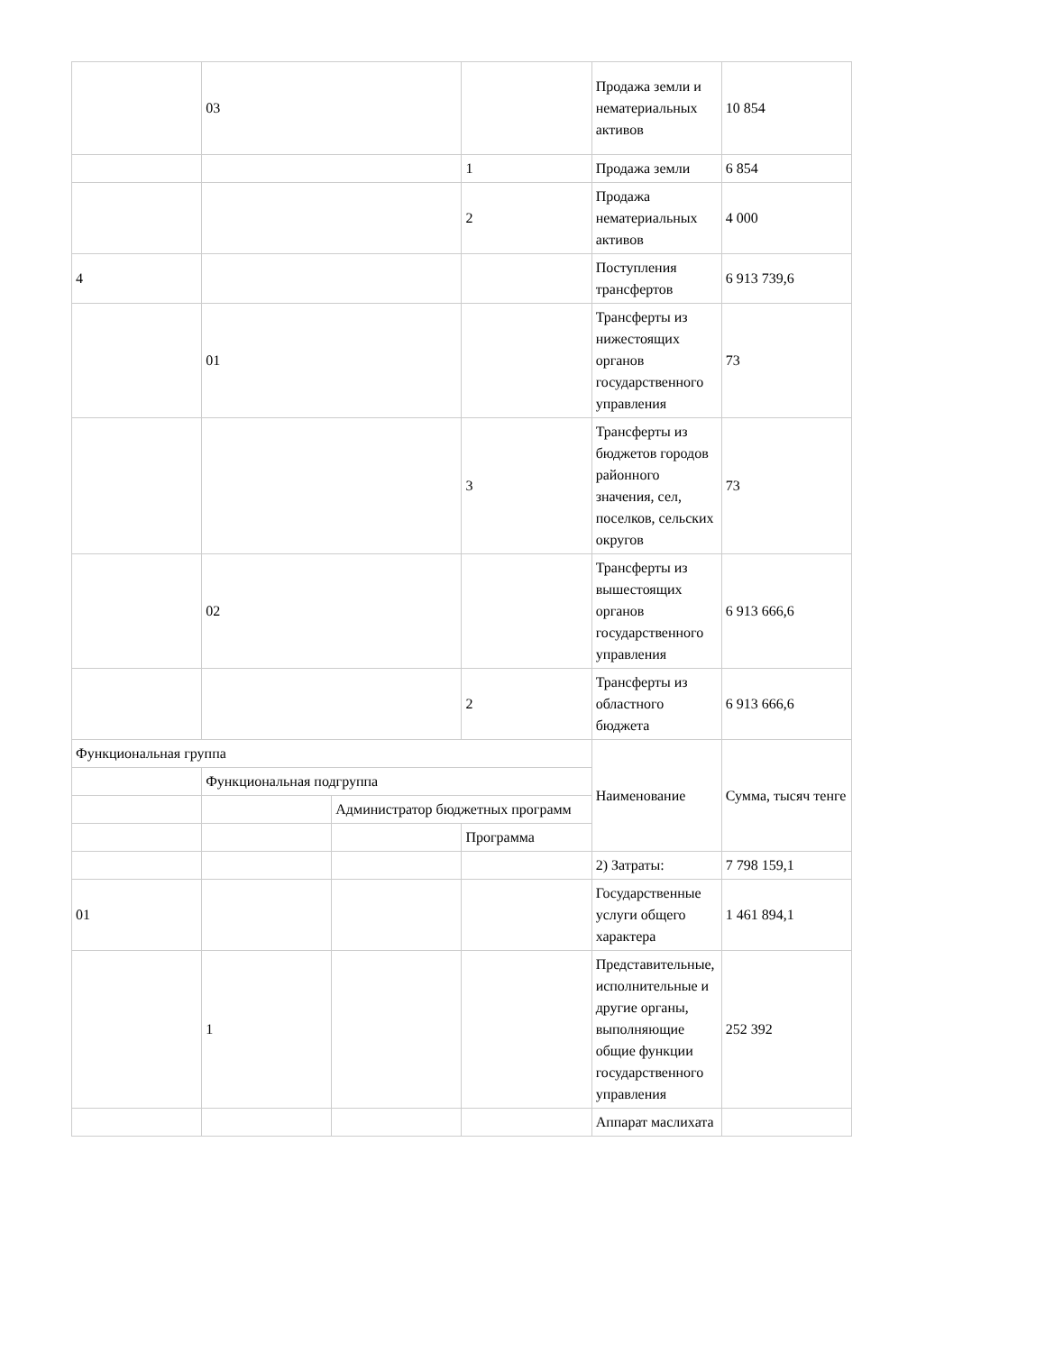| | 03 | | | Продажа земли и нематериальных активов | 10 854 |
| | | | 1 | Продажа земли | 6 854 |
| | | | 2 | Продажа нематериальных активов | 4 000 |
| 4 | | | | Поступления трансфертов | 6 913 739,6 |
| | 01 | | | Трансферты из нижестоящих органов государственного управления | 73 |
| | | | 3 | Трансферты из бюджетов городов районного значения, сел, поселков, сельских округов | 73 |
| | 02 | | | Трансферты из вышестоящих органов государственного управления | 6 913 666,6 |
| | | | 2 | Трансферты из областного бюджета | 6 913 666,6 |
| Функциональная группа | | | | Наименование | Сумма, тысяч тенге |
| | Функциональная подгруппа | | | | |
| | | Администратор бюджетных программ | | | |
| | | | Программа | | |
| | | | | 2) Затраты: | 7 798 159,1 |
| 01 | | | | Государственные услуги общего характера | 1 461 894,1 |
| | 1 | | | Представительные, исполнительные и другие органы, выполняющие общие функции государственного управления | 252 392 |
| | | | | Аппарат маслихата | |